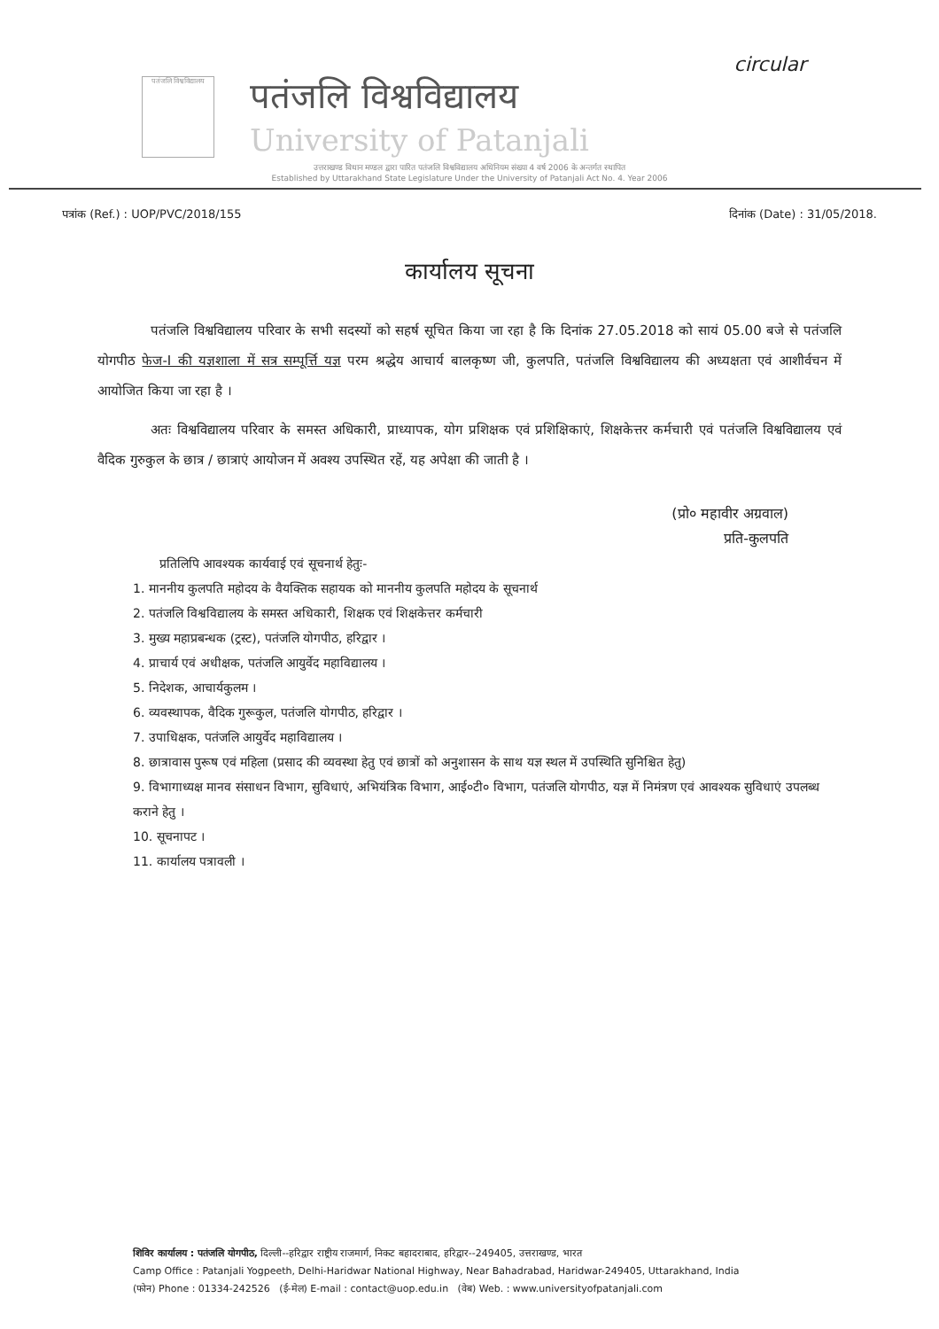circular
पतंजलि विश्वविद्यालय
पतंजलि विश्वविद्यालय
University of Patanjali
उत्तराखण्ड विधान मण्डल द्वारा पारित पतंजलि विश्वविद्यालय अधिनियम संख्या 4 वर्ष 2006 के अन्तर्गत स्थापित
Established by Uttarakhand State Legislature Under the University of Patanjali Act No. 4. Year 2006
पत्रांक (Ref.) : UOP/PVC/2018/155 दिनांक (Date) : 31/05/2018.
कार्यालय सूचना
पतंजलि विश्वविद्यालय परिवार के सभी सदस्यों को सहर्ष सूचित किया जा रहा है कि दिनांक 27.05.2018 को सायं 05.00 बजे से पतंजलि योगपीठ फेज-I की यज्ञशाला में सत्र सम्पूर्त्ति यज्ञ परम श्रद्धेय आचार्य बालकृष्ण जी, कुलपति, पतंजलि विश्वविद्यालय की अध्यक्षता एवं आशीर्वचन में आयोजित किया जा रहा है ।
अतः विश्वविद्यालय परिवार के समस्त अधिकारी, प्राध्यापक, योग प्रशिक्षक एवं प्रशिक्षिकाएं, शिक्षकेत्तर कर्मचारी एवं पतंजलि विश्वविद्यालय एवं वैदिक गुरुकुल के छात्र / छात्राएं आयोजन में अवश्य उपस्थित रहें, यह अपेक्षा की जाती है ।
(प्रो० महावीर अग्रवाल)
प्रति-कुलपति
प्रतिलिपि आवश्यक कार्यवाई एवं सूचनार्थ हेतुः-
1. माननीय कुलपति महोदय के वैयक्तिक सहायक को माननीय कुलपति महोदय के सूचनार्थ
2. पतंजलि विश्वविद्यालय के समस्त अधिकारी, शिक्षक एवं शिक्षकेत्तर कर्मचारी
3. मुख्य महाप्रबन्धक (ट्रस्ट), पतंजलि योगपीठ, हरिद्वार ।
4. प्राचार्य एवं अधीक्षक, पतंजलि आयुर्वेद महाविद्यालय ।
5. निदेशक, आचार्यकुलम ।
6. व्यवस्थापक, वैदिक गुरूकुल, पतंजलि योगपीठ, हरिद्वार ।
7. उपाधिक्षक, पतंजलि आयुर्वेद महाविद्यालय ।
8. छात्रावास पुरूष एवं महिला (प्रसाद की व्यवस्था हेतु एवं छात्रों को अनुशासन के साथ यज्ञ स्थल में उपस्थिति सुनिश्चित हेतु)
9. विभागाध्यक्ष मानव संसाधन विभाग, सुविधाएं, अभियंत्रिक विभाग, आई०टी० विभाग, पतंजलि योगपीठ, यज्ञ में निमंत्रण एवं आवश्यक सुविधाएं उपलब्ध कराने हेतु ।
10. सूचनापट ।
11. कार्यालय पत्रावली ।
शिविर कार्यालय : पतंजलि योगपीठ, दिल्ली--हरिद्वार राष्ट्रीय राजमार्ग, निकट बहादराबाद, हरिद्वार--249405, उत्तराखण्ड, भारत
Camp Office : Patanjali Yogpeeth, Delhi-Haridwar National Highway, Near Bahadrabad, Haridwar-249405, Uttarakhand, India
(फोन) Phone : 01334-242526 (ई-मेल) E-mail : contact@uop.edu.in (वेब) Web. : www.universityofpatanjali.com